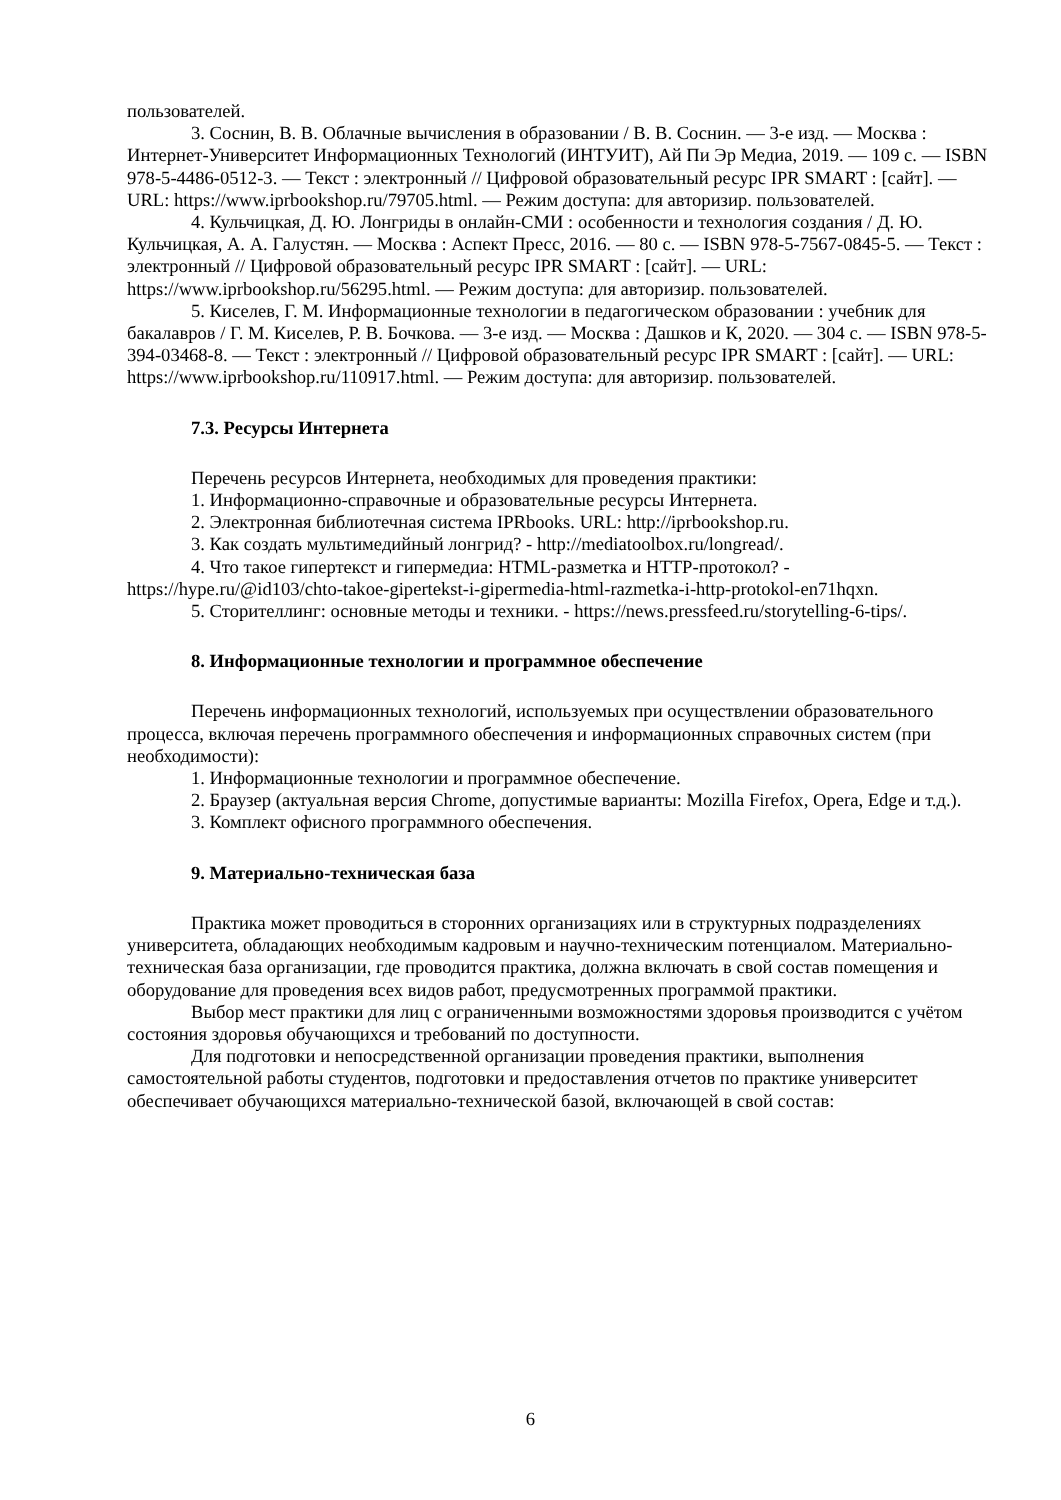пользователей.
3. Соснин, В. В. Облачные вычисления в образовании / В. В. Соснин. — 3-е изд. — Москва : Интернет-Университет Информационных Технологий (ИНТУИТ), Ай Пи Эр Медиа, 2019. — 109 c. — ISBN 978-5-4486-0512-3. — Текст : электронный // Цифровой образовательный ресурс IPR SMART : [сайт]. — URL: https://www.iprbookshop.ru/79705.html. — Режим доступа: для авторизир. пользователей.
4. Кульчицкая, Д. Ю. Лонгриды в онлайн-СМИ : особенности и технология создания / Д. Ю. Кульчицкая, А. А. Галустян. — Москва : Аспект Пресс, 2016. — 80 c. — ISBN 978-5-7567-0845-5. — Текст : электронный // Цифровой образовательный ресурс IPR SMART : [сайт]. — URL: https://www.iprbookshop.ru/56295.html. — Режим доступа: для авторизир. пользователей.
5. Киселев, Г. М. Информационные технологии в педагогическом образовании : учебник для бакалавров / Г. М. Киселев, Р. В. Бочкова. — 3-е изд. — Москва : Дашков и К, 2020. — 304 c. — ISBN 978-5-394-03468-8. — Текст : электронный // Цифровой образовательный ресурс IPR SMART : [сайт]. — URL: https://www.iprbookshop.ru/110917.html. — Режим доступа: для авторизир. пользователей.
7.3. Ресурсы Интернета
Перечень ресурсов Интернета, необходимых для проведения практики:
1. Информационно-справочные и образовательные ресурсы Интернета.
2. Электронная библиотечная система IPRbooks. URL: http://iprbookshop.ru.
3. Как создать мультимедийный лонгрид? - http://mediatoolbox.ru/longread/.
4. Что такое гипертекст и гипермедиа: HTML-разметка и HTTP-протокол? - https://hype.ru/@id103/chto-takoe-gipertekst-i-gipermedia-html-razmetka-i-http-protokol-en71hqxn.
5. Сторителлинг: основные методы и техники. - https://news.pressfeed.ru/storytelling-6-tips/.
8. Информационные технологии и программное обеспечение
Перечень информационных технологий, используемых при осуществлении образовательного процесса, включая перечень программного обеспечения и информационных справочных систем (при необходимости):
1. Информационные технологии и программное обеспечение.
2. Браузер (актуальная версия Chrome, допустимые варианты: Mozilla Firefox, Opera, Edge и т.д.).
3. Комплект офисного программного обеспечения.
9. Материально-техническая база
Практика может проводиться в сторонних организациях или в структурных подразделениях университета, обладающих необходимым кадровым и научно-техническим потенциалом. Материально-техническая база организации, где проводится практика, должна включать в свой состав помещения и оборудование для проведения всех видов работ, предусмотренных программой практики.
Выбор мест практики для лиц с ограниченными возможностями здоровья производится с учётом состояния здоровья обучающихся и требований по доступности.
Для подготовки и непосредственной организации проведения практики, выполнения самостоятельной работы студентов, подготовки и предоставления отчетов по практике университет обеспечивает обучающихся материально-технической базой, включающей в свой состав:
6